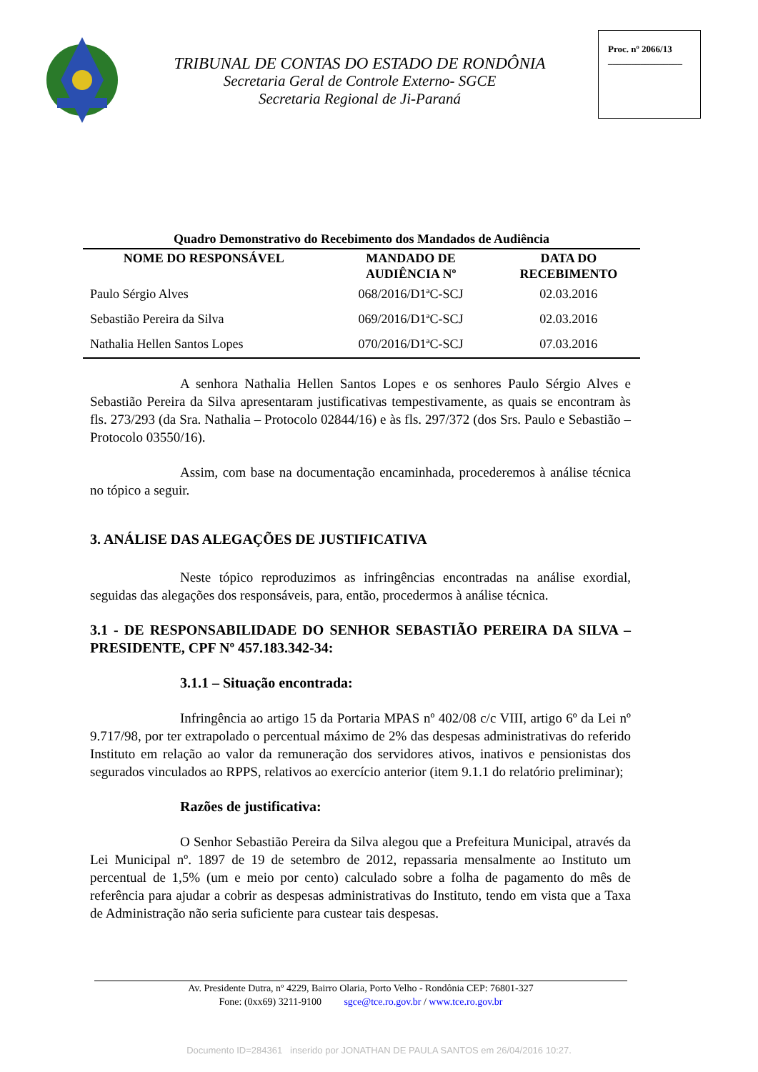TRIBUNAL DE CONTAS DO ESTADO DE RONDÔNIA
Secretaria Geral de Controle Externo- SGCE
Secretaria Regional de Ji-Paraná
Proc. nº 2066/13
________________
Quadro Demonstrativo do Recebimento dos Mandados de Audiência
| NOME DO RESPONSÁVEL | MANDADO DE AUDIÊNCIA Nº | DATA DO RECEBIMENTO |
| --- | --- | --- |
| Paulo Sérgio Alves | 068/2016/D1ªC-SCJ | 02.03.2016 |
| Sebastião Pereira da Silva | 069/2016/D1ªC-SCJ | 02.03.2016 |
| Nathalia Hellen Santos Lopes | 070/2016/D1ªC-SCJ | 07.03.2016 |
A senhora Nathalia Hellen Santos Lopes e os senhores Paulo Sérgio Alves e Sebastião Pereira da Silva apresentaram justificativas tempestivamente, as quais se encontram às fls. 273/293 (da Sra. Nathalia – Protocolo 02844/16) e às fls. 297/372 (dos Srs. Paulo e Sebastião – Protocolo 03550/16).
Assim, com base na documentação encaminhada, procederemos à análise técnica no tópico a seguir.
3. ANÁLISE DAS ALEGAÇÕES DE JUSTIFICATIVA
Neste tópico reproduzimos as infringências encontradas na análise exordial, seguidas das alegações dos responsáveis, para, então, procedermos à análise técnica.
3.1 - DE RESPONSABILIDADE DO SENHOR SEBASTIÃO PEREIRA DA SILVA – PRESIDENTE, CPF Nº 457.183.342-34:
3.1.1 – Situação encontrada:
Infringência ao artigo 15 da Portaria MPAS nº 402/08 c/c VIII, artigo 6º da Lei nº 9.717/98, por ter extrapolado o percentual máximo de 2% das despesas administrativas do referido Instituto em relação ao valor da remuneração dos servidores ativos, inativos e pensionistas dos segurados vinculados ao RPPS, relativos ao exercício anterior (item 9.1.1 do relatório preliminar);
Razões de justificativa:
O Senhor Sebastião Pereira da Silva alegou que a Prefeitura Municipal, através da Lei Municipal nº. 1897 de 19 de setembro de 2012, repassaria mensalmente ao Instituto um percentual de 1,5% (um e meio por cento) calculado sobre a folha de pagamento do mês de referência para ajudar a cobrir as despesas administrativas do Instituto, tendo em vista que a Taxa de Administração não seria suficiente para custear tais despesas.
Av. Presidente Dutra, nº 4229, Bairro Olaria, Porto Velho - Rondônia CEP: 76801-327
Fone: (0xx69) 3211-9100 sgce@tce.ro.gov.br / www.tce.ro.gov.br
Documento ID=284361 inserido por JONATHAN DE PAULA SANTOS em 26/04/2016 10:27.